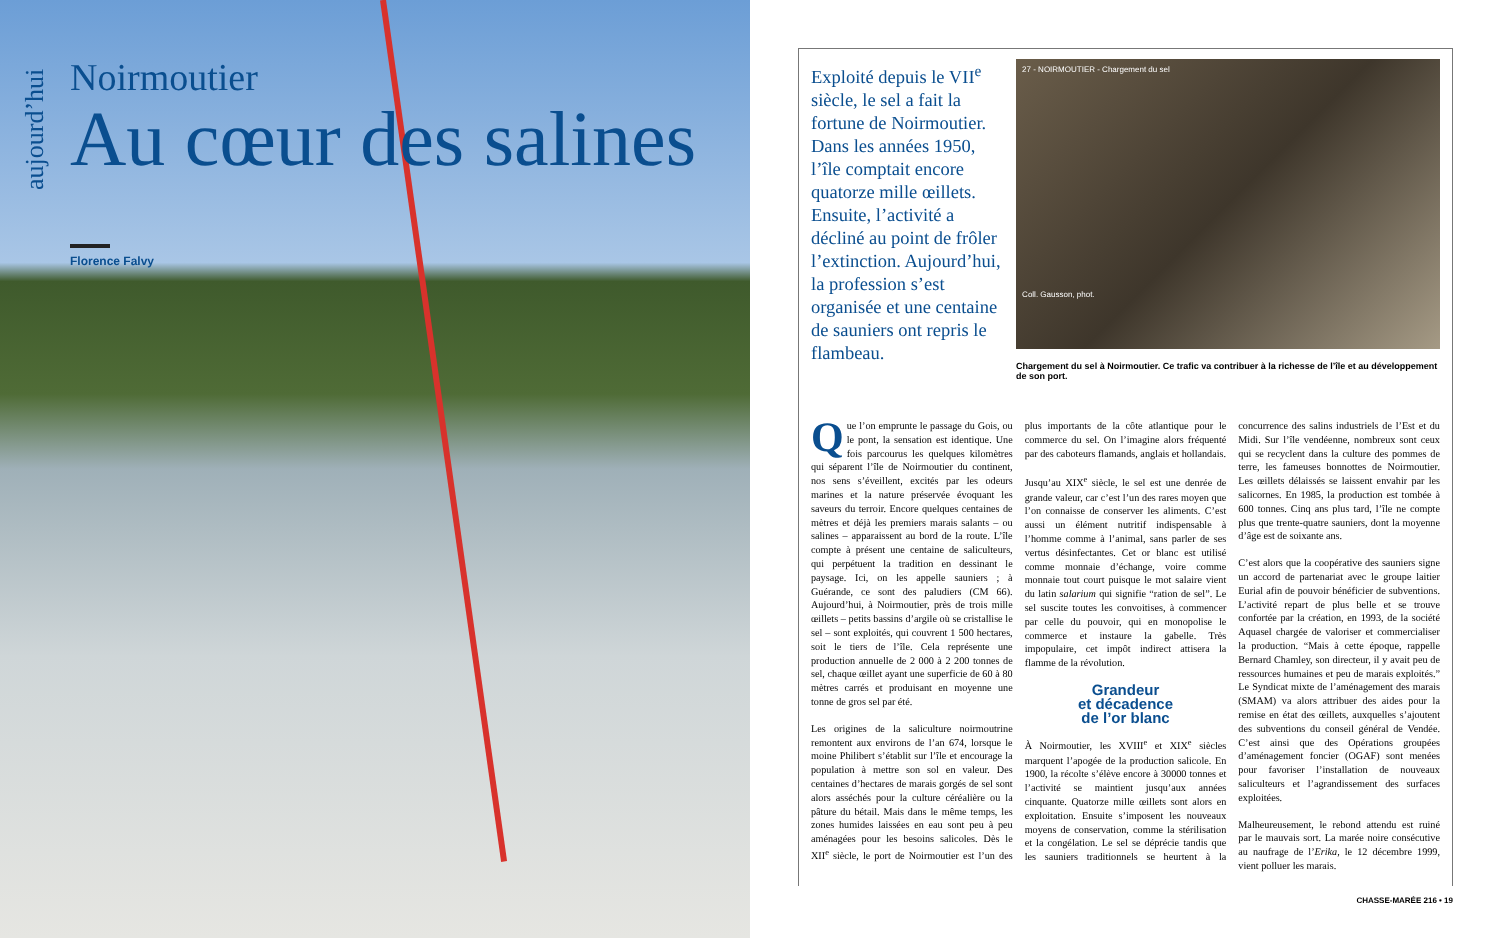aujourd’hui
Noirmoutier
Au cœur des salines
Florence Falvy
Exploité depuis le VII<sup>e</sup> siècle, le sel a fait la fortune de Noirmoutier. Dans les années 1950, l’île comptait encore quatorze mille œillets. Ensuite, l’activité a décliné au point de frôler l’extinction. Aujourd’hui, la profession s’est organisée et une centaine de sauniers ont repris le flambeau.
27 - NOIRMOUTIER - Chargement du sel
Coll. Gausson, phot.
Chargement du sel à Noirmoutier. Ce trafic va contribuer à la richesse de l’île et au développement de son port.
Que l’on emprunte le passage du Gois, ou le pont, la sensation est identique. Une fois parcourus les quelques kilomètres qui séparent l’île de Noirmoutier du continent, nos sens s’éveillent, excités par les odeurs marines et la nature préservée évoquant les saveurs du terroir. Encore quelques centaines de mètres et déjà les premiers marais salants – ou salines – apparaissent au bord de la route. L’île compte à présent une centaine de saliculteurs, qui perpétuent la tradition en dessinant le paysage. Ici, on les appelle sauniers ; à Guérande, ce sont des paludiers (CM 66). Aujourd’hui, à Noirmoutier, près de trois mille œillets – petits bassins d’argile où se cristallise le sel – sont exploités, qui couvrent 1 500 hectares, soit le tiers de l’île. Cela représente une production annuelle de 2 000 à 2 200 tonnes de sel, chaque œillet ayant une superficie de 60 à 80 mètres carrés et produisant en moyenne une tonne de gros sel par été.
Les origines de la saliculture noirmoutrine remontent aux environs de l’an 674, lorsque le moine Philibert s’établit sur l’île et encourage la population à mettre son sol en valeur. Des centaines d’hectares de marais gorgés de sel sont alors asséchés pour la culture céréalière ou la pâture du bétail. Mais dans le même temps, les zones humides laissées en eau sont peu à peu aménagées pour les besoins salicoles. Dès le XII<sup>e</sup> siècle, le port de Noirmoutier est l’un des plus importants de la côte atlantique pour le commerce du sel. On l’imagine alors fréquenté par des caboteurs flamands, anglais et hollandais.
Jusqu’au XIX<sup>e</sup> siècle, le sel est une denrée de grande valeur, car c’est l’un des rares moyen que l’on connaisse de conserver les aliments. C’est aussi un élément nutritif indispensable à l’homme comme à l’animal, sans parler de ses vertus désinfectantes. Cet or blanc est utilisé comme monnaie d’échange, voire comme monnaie tout court puisque le mot salaire vient du latin salarium qui signifie “ration de sel”. Le sel suscite toutes les convoitises, à commencer par celle du pouvoir, qui en monopolise le commerce et instaure la gabelle. Très impopulaire, cet impôt indirect attisera la flamme de la révolution.
Grandeur
et décadence
de l’or blanc
À Noirmoutier, les XVIII<sup>e</sup> et XIX<sup>e</sup> siècles marquent l’apogée de la production salicole. En 1900, la récolte s’élève encore à 30000 tonnes et l’activité se maintient jusqu’aux années cinquante. Quatorze mille œillets sont alors en exploitation. Ensuite s’imposent les nouveaux moyens de conservation, comme la stérilisation et la congélation. Le sel se déprécie tandis que les sauniers traditionnels se heurtent à la concurrence des salins industriels de l’Est et du Midi. Sur l’île vendéenne, nombreux sont ceux qui se recyclent dans la culture des pommes de terre, les fameuses bonnottes de Noirmoutier. Les œillets délaissés se laissent envahir par les salicornes. En 1985, la production est tombée à 600 tonnes. Cinq ans plus tard, l’île ne compte plus que trente-quatre sauniers, dont la moyenne d’âge est de soixante ans.
C’est alors que la coopérative des sauniers signe un accord de partenariat avec le groupe laitier Eurial afin de pouvoir bénéficier de subventions. L’activité repart de plus belle et se trouve confortée par la création, en 1993, de la société Aquasel chargée de valoriser et commercialiser la production. “Mais à cette époque, rappelle Bernard Chamley, son directeur, il y avait peu de ressources humaines et peu de marais exploités.” Le Syndicat mixte de l’aménagement des marais (SMAM) va alors attribuer des aides pour la remise en état des œillets, auxquelles s’ajoutent des subventions du conseil général de Vendée. C’est ainsi que des Opérations groupées d’aménagement foncier (OGAF) sont menées pour favoriser l’installation de nouveaux saliculteurs et l’agrandissement des surfaces exploitées.
Malheureusement, le rebond attendu est ruiné par le mauvais sort. La marée noire consécutive au naufrage de l’Erika, le 12 décembre 1999, vient polluer les marais.
CHASSE-MARÉE 216 • 19